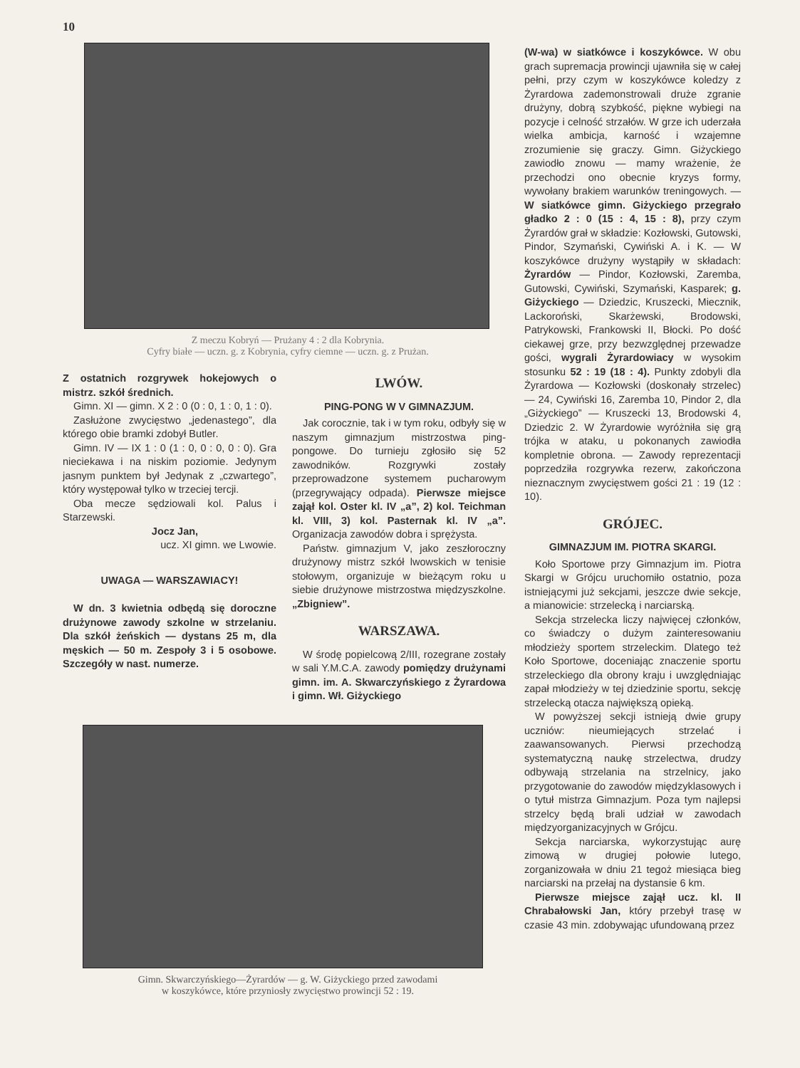10
Z meczu Kobryń — Prużany 4 : 2 dla Kobrynia.
Cyfry białe — uczn. g. z Kobrynia, cyfry ciemne — uczn. g. z Prużan.
Z ostatnich rozgrywek hokejowych o mistrz. szkół średnich.
Gimn. XI — gimn. X 2 : 0 (0 : 0, 1 : 0, 1 : 0).
Zasłużone zwycięstwo „jedenastego”, dla którego obie bramki zdobył Butler.
Gimn. IV — IX 1 : 0 (1 : 0, 0 : 0, 0 : 0). Gra nieciekawa i na niskim poziomie. Jedynym jasnym punktem był Jedynak z „czwartego”, który występował tylko w trzeciej tercji.
Oba mecze sędziowali kol. Palus i Starzewski.
Jocz Jan,
ucz. XI gimn. we Lwowie.
UWAGA — WARSZAWIACY!
W dn. 3 kwietnia odbędą się doroczne drużynowe zawody szkolne w strzelaniu. Dla szkół żeńskich — dystans 25 m, dla męskich — 50 m. Zespoły 3 i 5 osobowe. Szczegóły w nast. numerze.
LWÓW.
PING-PONG W V GIMNAZJUM.
Jak corocznie, tak i w tym roku, odbyły się w naszym gimnazjum mistrzostwa ping-pongowe. Do turnieju zgłosiło się 52 zawodników. Rozgrywki zostały przeprowadzone systemem pucharowym (przegrywający odpada). Pierwsze miejsce zajął kol. Oster kl. IV „a”, 2) kol. Teichman kl. VIII, 3) kol. Pasternak kl. IV „a”. Organizacja zawodów dobra i sprężysta.
Państw. gimnazjum V, jako zeszłoroczny drużynowy mistrz szkół lwowskich w tenisie stołowym, organizuje w bieżącym roku u siebie drużynowe mistrzostwa międzyszkolne. „Zbigniew”.
WARSZAWA.
W środę popielcową 2/III, rozegrane zostały w sali Y.M.C.A. zawody pomiędzy drużynami gimn. im. A. Skwarczyńskiego z Żyrardowa i gimn. Wł. Giżyckiego
Gimn. Skwarczyńskiego—Żyrardów — g. W. Giżyckiego przed zawodami
w koszykówce, które przyniosły zwycięstwo prowincji 52 : 19.
(W-wa) w siatkówce i koszykówce. W obu grach supremacja prowincji ujawniła się w całej pełni, przy czym w koszykówce koledzy z Żyrardowa zademonstrowali druże zgranie drużyny, dobrą szybkość, piękne wybiegi na pozycje i celność strzałów. W grze ich uderzała wielka ambicja, karność i wzajemne zrozumienie się graczy. Gimn. Giżyckiego zawiodło znowu — mamy wrażenie, że przechodzi ono obecnie kryzys formy, wywołany brakiem warunków treningowych. — W siatkówce gimn. Giżyckiego przegrało gładko 2 : 0 (15 : 4, 15 : 8), przy czym Żyrardów grał w składzie: Kozłowski, Gutowski, Pindor, Szymański, Cywiński A. i K. — W koszykówce drużyny wystąpiły w składach: Żyrardów — Pindor, Kozłowski, Zaremba, Gutowski, Cywiński, Szymański, Kasparek; g. Giżyckiego — Dziedzic, Kruszecki, Miecznik, Lackoroński, Skarżewski, Brodowski, Patrykowski, Frankowski II, Błocki. Po dość ciekawej grze, przy bezwzględnej przewadze gości, wygrali Żyrardowiacy w wysokim stosunku 52 : 19 (18 : 4). Punkty zdobyli dla Żyrardowa — Kozłowski (doskonały strzelec) — 24, Cywiński 16, Zaremba 10, Pindor 2, dla „Giżyckiego” — Kruszecki 13, Brodowski 4, Dziedzic 2. W Żyrardowie wyróżniła się grą trójka w ataku, u pokonanych zawiodła kompletnie obrona. — Zawody reprezentacji poprzedziła rozgrywka rezerw, zakończona nieznacznym zwycięstwem gości 21 : 19 (12 : 10).
GRÓJEC.
GIMNAZJUM IM. PIOTRA SKARGI.
Koło Sportowe przy Gimnazjum im. Piotra Skargi w Grójcu uruchomiło ostatnio, poza istniejącymi już sekcjami, jeszcze dwie sekcje, a mianowicie: strzelecką i narciarską.
Sekcja strzelecka liczy najwięcej członków, co świadczy o dużym zainteresowaniu młodzieży sportem strzeleckim. Dlatego też Koło Sportowe, doceniając znaczenie sportu strzeleckiego dla obrony kraju i uwzględniając zapał młodzieży w tej dziedzinie sportu, sekcję strzelecką otacza największą opieką.
W powyższej sekcji istnieją dwie grupy uczniów: nieumiejących strzelać i zaawansowanych. Pierwsi przechodzą systematyczną naukę strzelectwa, drudzy odbywają strzelania na strzelnicy, jako przygotowanie do zawodów międzyklasowych i o tytuł mistrza Gimnazjum. Poza tym najlepsi strzelcy będą brali udział w zawodach międzyorganizacyjnych w Grójcu.
Sekcja narciarska, wykorzystując aurę zimową w drugiej połowie lutego, zorganizowała w dniu 21 tegoż miesiąca bieg narciarski na przełaj na dystansie 6 km.
Pierwsze miejsce zajął ucz. kl. II Chrabałowski Jan, który przebył trasę w czasie 43 min. zdobywając ufundowaną przez